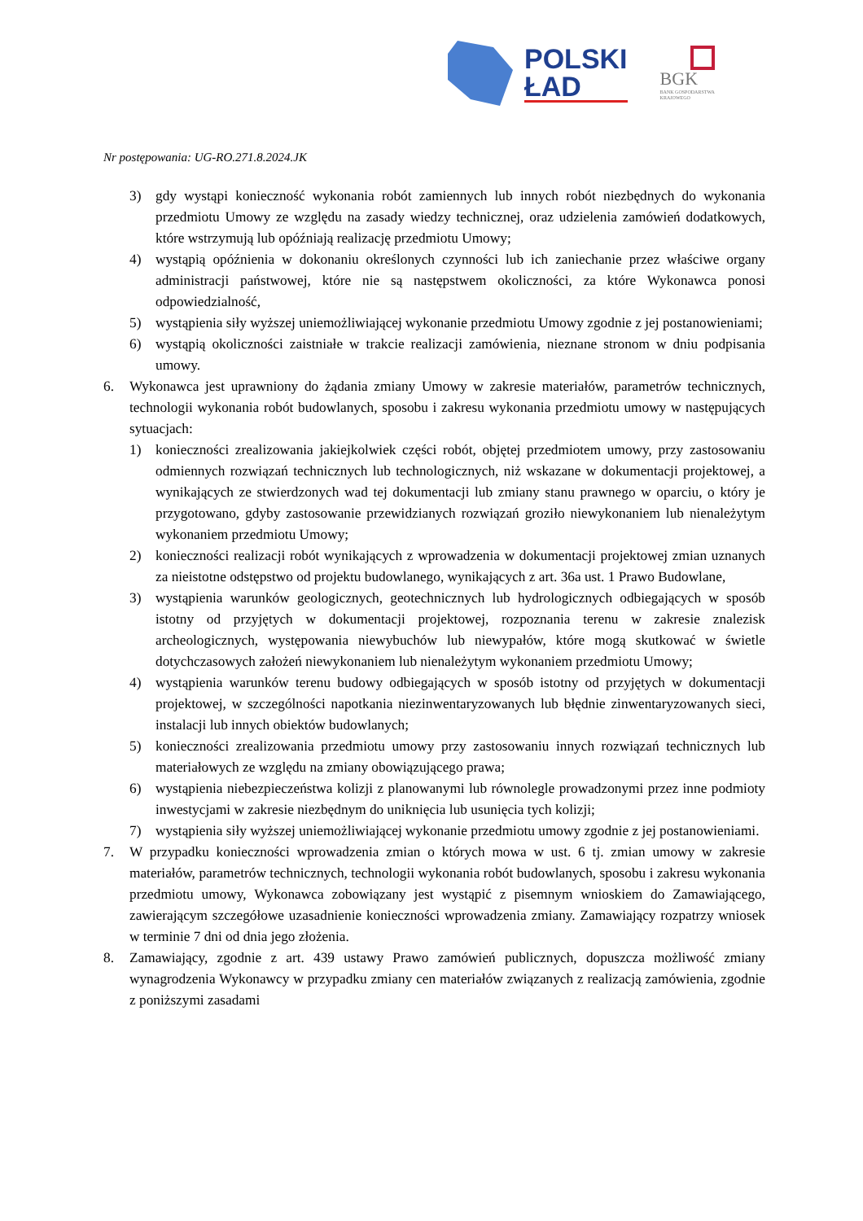POLSKI
ŁAD
BGK
BANK GOSPODARSTWA
KRAJOWEGO
Nr postępowania: UG-RO.271.8.2024.JK
3) gdy wystąpi konieczność wykonania robót zamiennych lub innych robót niezbędnych do wykonania przedmiotu Umowy ze względu na zasady wiedzy technicznej, oraz udzielenia zamówień dodatkowych, które wstrzymują lub opóźniają realizację przedmiotu Umowy;
4) wystąpią opóźnienia w dokonaniu określonych czynności lub ich zaniechanie przez właściwe organy administracji państwowej, które nie są następstwem okoliczności, za które Wykonawca ponosi odpowiedzialność,
5) wystąpienia siły wyższej uniemożliwiającej wykonanie przedmiotu Umowy zgodnie z jej postanowieniami;
6) wystąpią okoliczności zaistniałe w trakcie realizacji zamówienia, nieznane stronom w dniu podpisania umowy.
6. Wykonawca jest uprawniony do żądania zmiany Umowy w zakresie materiałów, parametrów technicznych, technologii wykonania robót budowlanych, sposobu i zakresu wykonania przedmiotu umowy w następujących sytuacjach:
1) konieczności zrealizowania jakiejkolwiek części robót, objętej przedmiotem umowy, przy zastosowaniu odmiennych rozwiązań technicznych lub technologicznych, niż wskazane w dokumentacji projektowej, a wynikających ze stwierdzonych wad tej dokumentacji lub zmiany stanu prawnego w oparciu, o który je przygotowano, gdyby zastosowanie przewidzianych rozwiązań groziło niewykonaniem lub nienależytym wykonaniem przedmiotu Umowy;
2) konieczności realizacji robót wynikających z wprowadzenia w dokumentacji projektowej zmian uznanych za nieistotne odstępstwo od projektu budowlanego, wynikających z art. 36a ust. 1 Prawo Budowlane,
3) wystąpienia warunków geologicznych, geotechnicznych lub hydrologicznych odbiegających w sposób istotny od przyjętych w dokumentacji projektowej, rozpoznania terenu w zakresie znalezisk archeologicznych, występowania niewybuchów lub niewypałów, które mogą skutkować w świetle dotychczasowych założeń niewykonaniem lub nienależytym wykonaniem przedmiotu Umowy;
4) wystąpienia warunków terenu budowy odbiegających w sposób istotny od przyjętych w dokumentacji projektowej, w szczególności napotkania niezinwentaryzowanych lub błędnie zinwentaryzowanych sieci, instalacji lub innych obiektów budowlanych;
5) konieczności zrealizowania przedmiotu umowy przy zastosowaniu innych rozwiązań technicznych lub materiałowych ze względu na zmiany obowiązującego prawa;
6) wystąpienia niebezpieczeństwa kolizji z planowanymi lub równolegle prowadzonymi przez inne podmioty inwestycjami w zakresie niezbędnym do uniknięcia lub usunięcia tych kolizji;
7) wystąpienia siły wyższej uniemożliwiającej wykonanie przedmiotu umowy zgodnie z jej postanowieniami.
7. W przypadku konieczności wprowadzenia zmian o których mowa w ust. 6 tj. zmian umowy w zakresie materiałów, parametrów technicznych, technologii wykonania robót budowlanych, sposobu i zakresu wykonania przedmiotu umowy, Wykonawca zobowiązany jest wystąpić z pisemnym wnioskiem do Zamawiającego, zawierającym szczegółowe uzasadnienie konieczności wprowadzenia zmiany. Zamawiający rozpatrzy wniosek w terminie 7 dni od dnia jego złożenia.
8. Zamawiający, zgodnie z art. 439 ustawy Prawo zamówień publicznych, dopuszcza możliwość zmiany wynagrodzenia Wykonawcy w przypadku zmiany cen materiałów związanych z realizacją zamówienia, zgodnie z poniższymi zasadami